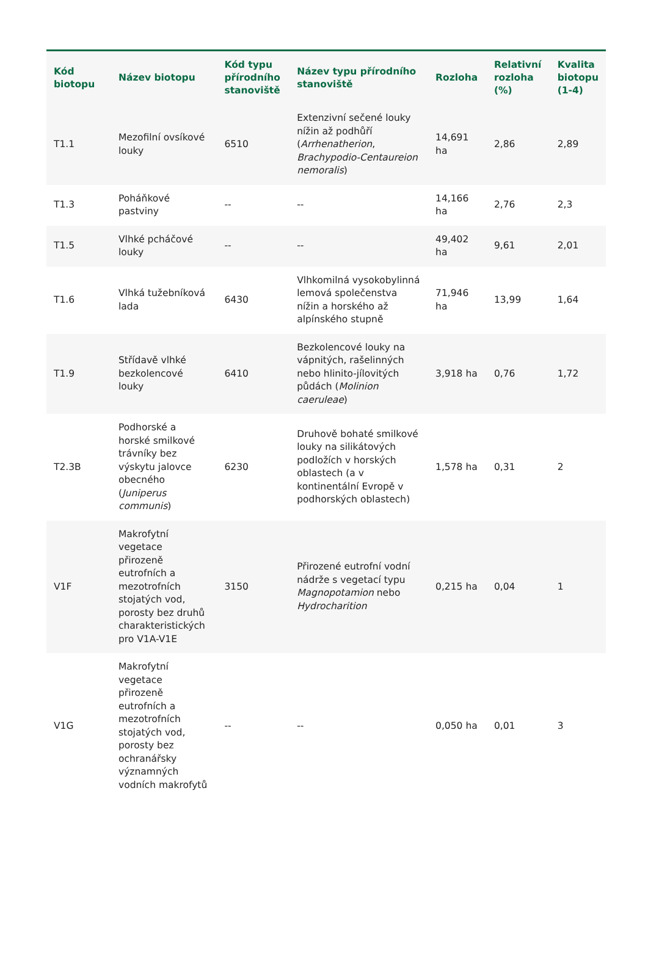| Kód biotopu | Název biotopu | Kód typu přírodního stanoviště | Název typu přírodního stanoviště | Rozloha | Relativní rozloha (%) | Kvalita biotopu (1-4) |
| --- | --- | --- | --- | --- | --- | --- |
| T1.1 | Mezofilní ovsíkové louky | 6510 | Extenzivní sečené louky nížin až podhůří ( Arrhenatherion , Brachypodio-Centaureion nemoralis ) | 14,691 ha | 2,86 | 2,89 |
| T1.3 | Poháňkové pastviny | -- | -- | 14,166 ha | 2,76 | 2,3 |
| T1.5 | Vlhké pcháčové louky | -- | -- | 49,402 ha | 9,61 | 2,01 |
| T1.6 | Vlhká tužebníková lada | 6430 | Vlhkomilná vysokobylinná lemová společenstva nížin a horského až alpínského stupně | 71,946 ha | 13,99 | 1,64 |
| T1.9 | Střídavě vlhké bezkolencové louky | 6410 | Bezkolencové louky na vápnitých, rašelinných nebo hlinito-jílovitých půdách ( Molinion caeruleae ) | 3,918 ha | 0,76 | 1,72 |
| T2.3B | Podhorské a horské smilkové trávníky bez výskytu jalovce obecného ( Juniperus communis ) | 6230 | Druhově bohaté smilkové louky na silikátových podložích v horských oblastech (a v kontinentální Evropě v podhorských oblastech) | 1,578 ha | 0,31 | 2 |
| V1F | Makrofytní vegetace přirozeně eutrofních a mezotrofních stojatých vod, porosty bez druhů charakteristických pro V1A-V1E | 3150 | Přirozené eutrofní vodní nádrže s vegetací typu Magnopotamion nebo Hydrocharition | 0,215 ha | 0,04 | 1 |
| V1G | Makrofytní vegetace přirozeně eutrofních a mezotrofních stojatých vod, porosty bez ochranářsky významných vodních makrofytů | -- | -- | 0,050 ha | 0,01 | 3 |